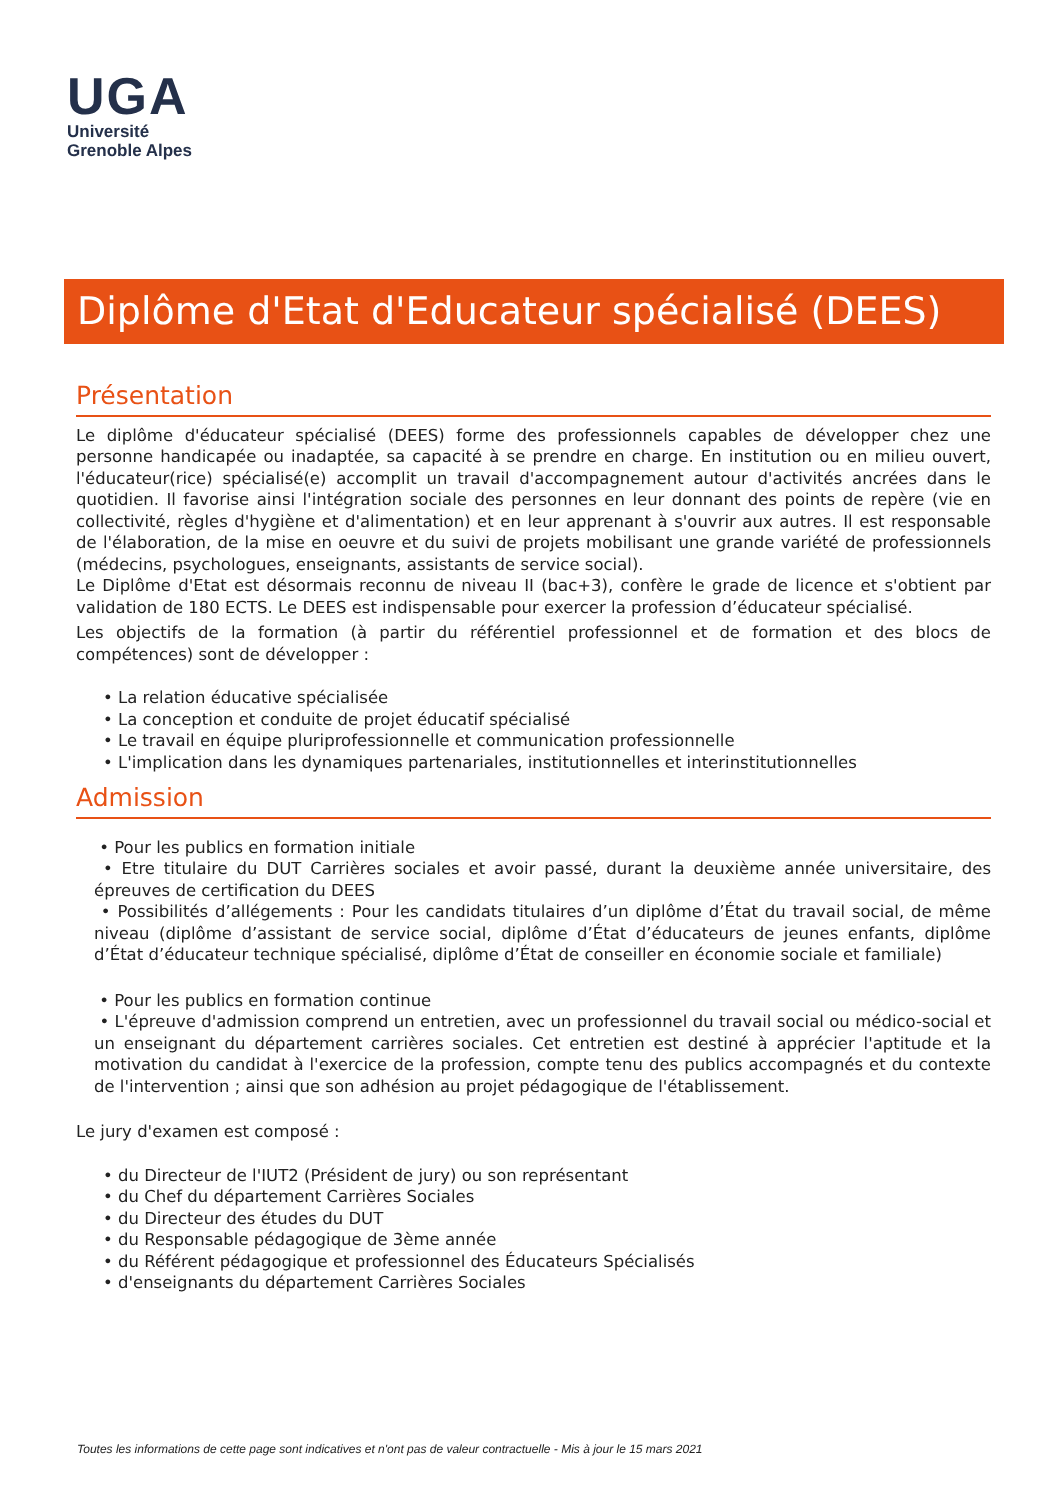UGA
Université
Grenoble Alpes
Diplôme d'Etat d'Educateur spécialisé (DEES)
Présentation
Le diplôme d'éducateur spécialisé (DEES) forme des professionnels capables de développer chez une personne handicapée ou inadaptée, sa capacité à se prendre en charge. En institution ou en milieu ouvert, l'éducateur(rice) spécialisé(e) accomplit un travail d'accompagnement autour d'activités ancrées dans le quotidien. Il favorise ainsi l'intégration sociale des personnes en leur donnant des points de repère (vie en collectivité, règles d'hygiène et d'alimentation) et en leur apprenant à s'ouvrir aux autres. Il est responsable de l'élaboration, de la mise en oeuvre et du suivi de projets mobilisant une grande variété de professionnels (médecins, psychologues, enseignants, assistants de service social).
Le Diplôme d'Etat est désormais reconnu de niveau II (bac+3), confère le grade de licence et s'obtient par validation de 180 ECTS. Le DEES est indispensable pour exercer la profession d’éducateur spécialisé.
Les objectifs de la formation (à partir du référentiel professionnel et de formation et des blocs de compétences) sont de développer :
• La relation éducative spécialisée
• La conception et conduite de projet éducatif spécialisé
• Le travail en équipe pluriprofessionnelle et communication professionnelle
• L'implication dans les dynamiques partenariales, institutionnelles et interinstitutionnelles
Admission
• Pour les publics en formation initiale
• Etre titulaire du DUT Carrières sociales et avoir passé, durant la deuxième année universitaire, des épreuves de certification du DEES
• Possibilités d’allégements : Pour les candidats titulaires d’un diplôme d’État du travail social, de même niveau (diplôme d’assistant de service social, diplôme d’État d’éducateurs de jeunes enfants, diplôme d’État d’éducateur technique spécialisé, diplôme d’État de conseiller en économie sociale et familiale)
• Pour les publics en formation continue
• L'épreuve d'admission comprend un entretien, avec un professionnel du travail social ou médico-social et un enseignant du département carrières sociales. Cet entretien est destiné à apprécier l'aptitude et la motivation du candidat à l'exercice de la profession, compte tenu des publics accompagnés et du contexte de l'intervention ; ainsi que son adhésion au projet pédagogique de l'établissement.
Le jury d'examen est composé :
• du Directeur de l'IUT2 (Président de jury) ou son représentant
• du Chef du département Carrières Sociales
• du Directeur des études du DUT
• du Responsable pédagogique de 3ème année
• du Référent pédagogique et professionnel des Éducateurs Spécialisés
• d'enseignants du département Carrières Sociales
Toutes les informations de cette page sont indicatives et n'ont pas de valeur contractuelle - Mis à jour le 15 mars 2021